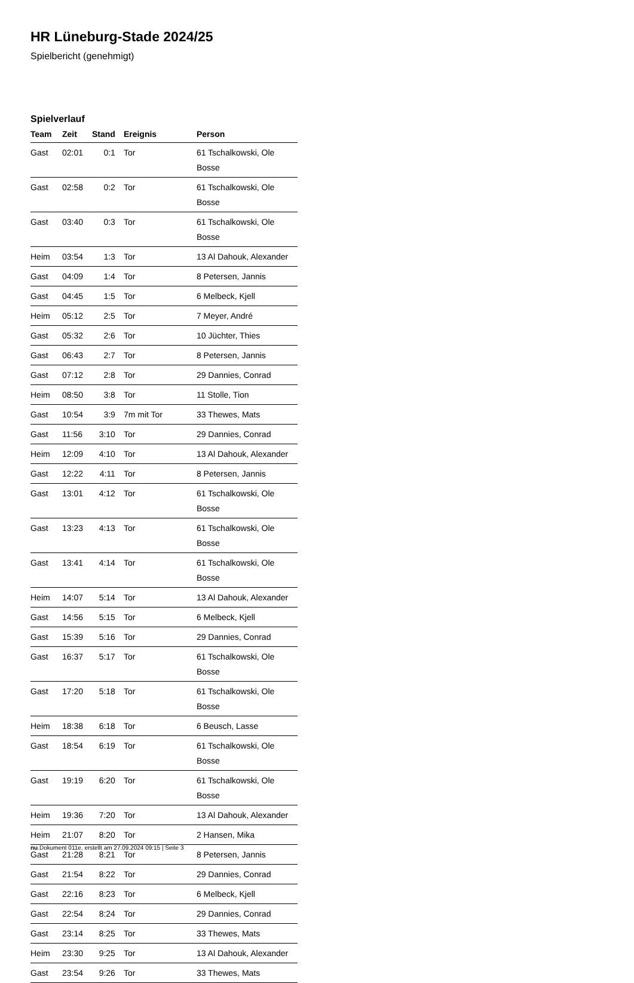HR Lüneburg-Stade 2024/25
Spielbericht (genehmigt)
Spielverlauf
| Team | Zeit | Stand | Ereignis | Person |
| --- | --- | --- | --- | --- |
| Gast | 02:01 | 0:1 | Tor | 61 Tschalkowski, Ole Bosse |
| Gast | 02:58 | 0:2 | Tor | 61 Tschalkowski, Ole Bosse |
| Gast | 03:40 | 0:3 | Tor | 61 Tschalkowski, Ole Bosse |
| Heim | 03:54 | 1:3 | Tor | 13 Al Dahouk, Alexander |
| Gast | 04:09 | 1:4 | Tor | 8 Petersen, Jannis |
| Gast | 04:45 | 1:5 | Tor | 6 Melbeck, Kjell |
| Heim | 05:12 | 2:5 | Tor | 7 Meyer, André |
| Gast | 05:32 | 2:6 | Tor | 10 Jüchter, Thies |
| Gast | 06:43 | 2:7 | Tor | 8 Petersen, Jannis |
| Gast | 07:12 | 2:8 | Tor | 29 Dannies, Conrad |
| Heim | 08:50 | 3:8 | Tor | 11 Stolle, Tion |
| Gast | 10:54 | 3:9 | 7m mit Tor | 33 Thewes, Mats |
| Gast | 11:56 | 3:10 | Tor | 29 Dannies, Conrad |
| Heim | 12:09 | 4:10 | Tor | 13 Al Dahouk, Alexander |
| Gast | 12:22 | 4:11 | Tor | 8 Petersen, Jannis |
| Gast | 13:01 | 4:12 | Tor | 61 Tschalkowski, Ole Bosse |
| Gast | 13:23 | 4:13 | Tor | 61 Tschalkowski, Ole Bosse |
| Gast | 13:41 | 4:14 | Tor | 61 Tschalkowski, Ole Bosse |
| Heim | 14:07 | 5:14 | Tor | 13 Al Dahouk, Alexander |
| Gast | 14:56 | 5:15 | Tor | 6 Melbeck, Kjell |
| Gast | 15:39 | 5:16 | Tor | 29 Dannies, Conrad |
| Gast | 16:37 | 5:17 | Tor | 61 Tschalkowski, Ole Bosse |
| Gast | 17:20 | 5:18 | Tor | 61 Tschalkowski, Ole Bosse |
| Heim | 18:38 | 6:18 | Tor | 6 Beusch, Lasse |
| Gast | 18:54 | 6:19 | Tor | 61 Tschalkowski, Ole Bosse |
| Gast | 19:19 | 6:20 | Tor | 61 Tschalkowski, Ole Bosse |
| Heim | 19:36 | 7:20 | Tor | 13 Al Dahouk, Alexander |
| Heim | 21:07 | 8:20 | Tor | 2 Hansen, Mika |
| Gast | 21:28 | 8:21 | Tor | 8 Petersen, Jannis |
| Gast | 21:54 | 8:22 | Tor | 29 Dannies, Conrad |
| Gast | 22:16 | 8:23 | Tor | 6 Melbeck, Kjell |
| Gast | 22:54 | 8:24 | Tor | 29 Dannies, Conrad |
| Gast | 23:14 | 8:25 | Tor | 33 Thewes, Mats |
| Heim | 23:30 | 9:25 | Tor | 13 Al Dahouk, Alexander |
| Gast | 23:54 | 9:26 | Tor | 33 Thewes, Mats |
nu.Dokument 011e, erstellt am 27.09.2024 09:15 | Seite 3